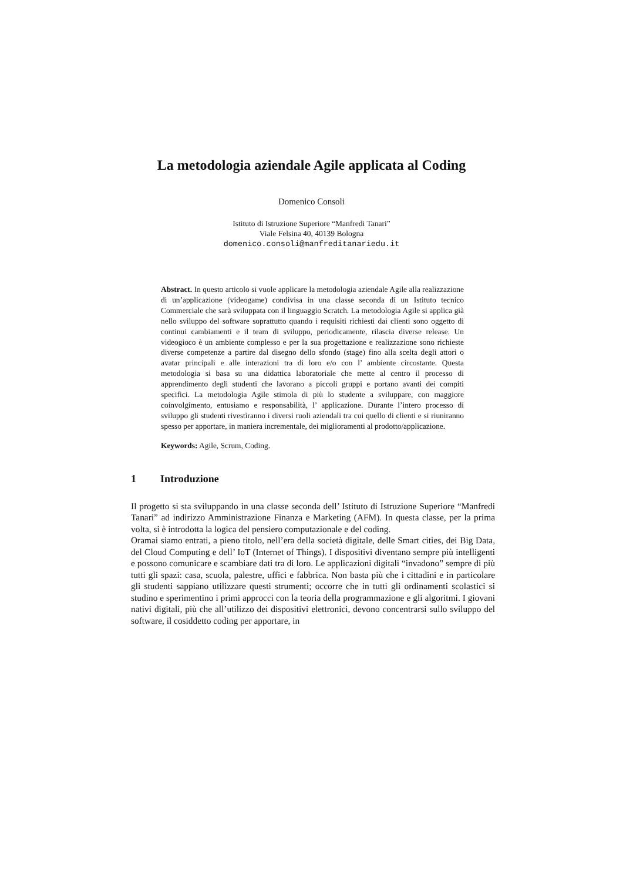La metodologia aziendale Agile applicata al Coding
Domenico Consoli
Istituto di Istruzione Superiore “Manfredi Tanari”
Viale Felsina 40, 40139 Bologna
domenico.consoli@manfreditanariedu.it
Abstract. In questo articolo si vuole applicare la metodologia aziendale Agile alla realizzazione di un’applicazione (videogame) condivisa in una classe seconda di un Istituto tecnico Commerciale che sarà sviluppata con il linguaggio Scratch. La metodologia Agile si applica già nello sviluppo del software soprattutto quando i requisiti richiesti dai clienti sono oggetto di continui cambiamenti e il team di sviluppo, periodicamente, rilascia diverse release. Un videogioco è un ambiente complesso e per la sua progettazione e realizzazione sono richieste diverse competenze a partire dal disegno dello sfondo (stage) fino alla scelta degli attori o avatar principali e alle interazioni tra di loro e/o con l’ ambiente circostante. Questa metodologia si basa su una didattica laboratoriale che mette al centro il processo di apprendimento degli studenti che lavorano a piccoli gruppi e portano avanti dei compiti specifici. La metodologia Agile stimola di più lo studente a sviluppare, con maggiore coinvolgimento, entusiamo e responsabilità, l’ applicazione. Durante l’intero processo di sviluppo gli studenti rivestìranno i diversi ruoli aziendali tra cui quello di clienti e si riuniranno spesso per apportare, in maniera incrementale, dei miglioramenti al prodotto/applicazione.
Keywords: Agile, Scrum, Coding.
1 Introduzione
Il progetto si sta sviluppando in una classe seconda dell’ Istituto di Istruzione Superiore “Manfredi Tanari” ad indirizzo Amministrazione Finanza e Marketing (AFM). In questa classe, per la prima volta, si è introdotta la logica del pensiero computazionale e del coding.
Oramai siamo entrati, a pieno titolo, nell’era della società digitale, delle Smart cities, dei Big Data, del Cloud Computing e dell’ IoT (Internet of Things). I dispositivi diventano sempre più intelligenti e possono comunicare e scambiare dati tra di loro. Le applicazioni digitali “invadono” sempre di più tutti gli spazi: casa, scuola, palestre, uffici e fabbrica. Non basta più che i cittadini e in particolare gli studenti sappiano utilizzare questi strumenti; occorre che in tutti gli ordinamenti scolastici si studino e sperimentino i primi approcci con la teoria della programmazione e gli algoritmi. I giovani nativi digitali, più che all’utilizzo dei dispositivi elettronici, devono concentrarsi sullo sviluppo del software, il cosiddetto coding per apportare, in